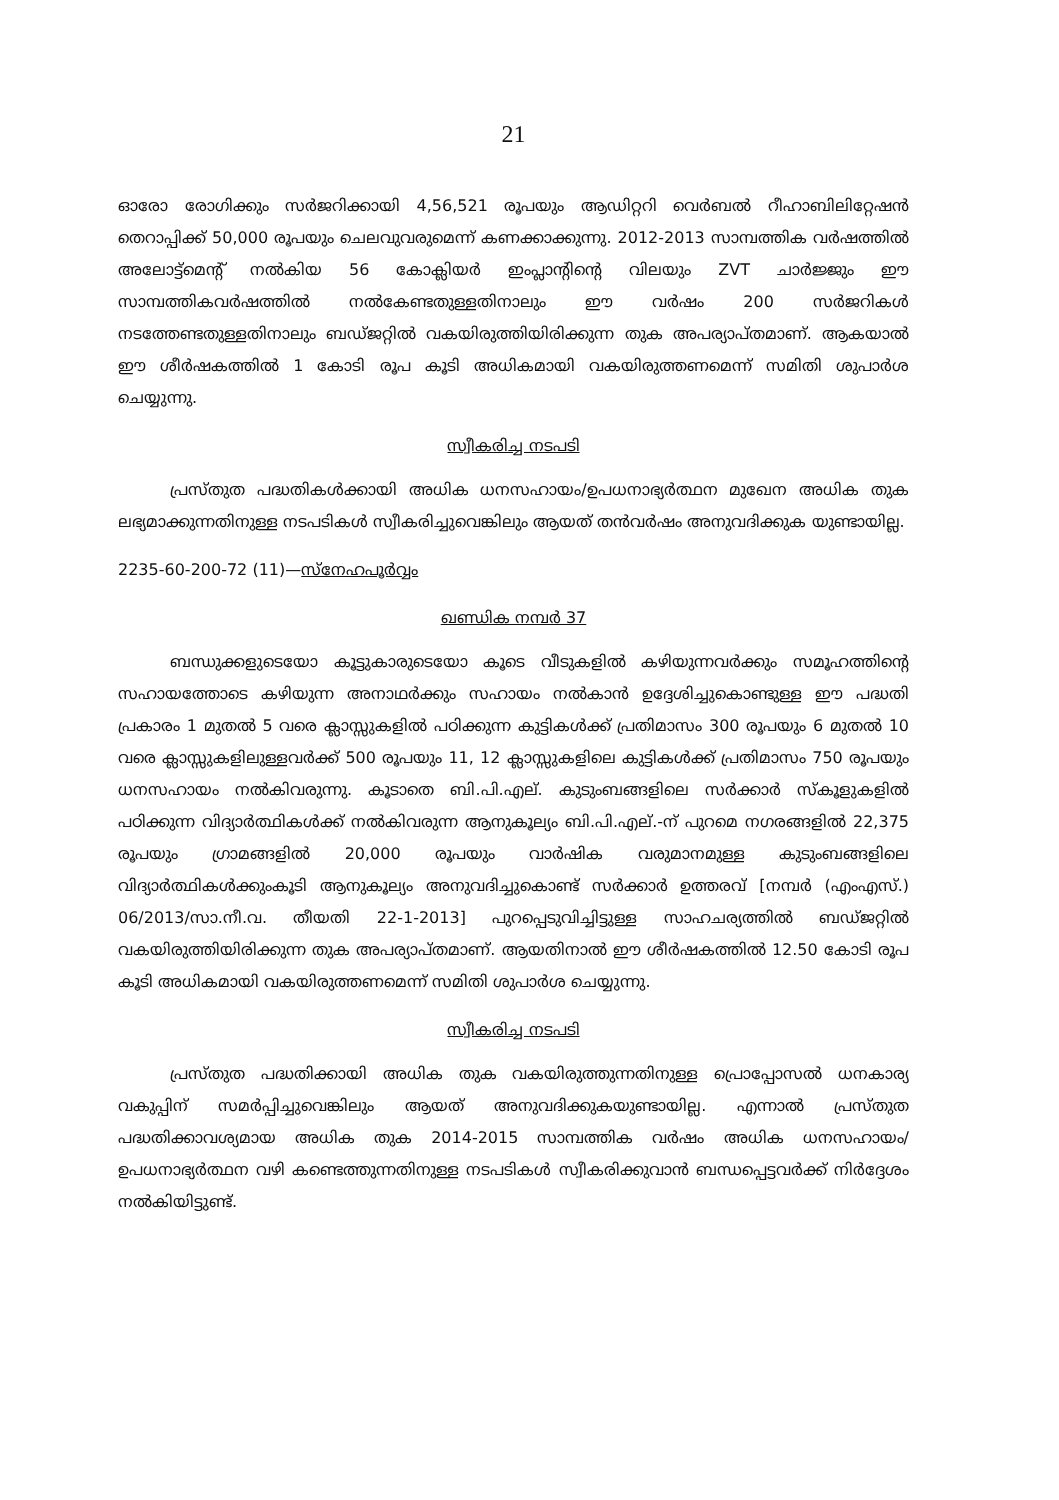21
ഓരോ രോഗിക്കും സർജറിക്കായി 4,56,521 രൂപയും ആഡിറ്ററി വെർബൽ റീഹാബിലിറ്റേഷൻ തെറാപ്പിക്ക് 50,000 രൂപയും ചെലവുവരുമെന്ന് കണക്കാക്കുന്നു. 2012-2013 സാമ്പത്തിക വർഷത്തിൽ അലോട്ട്മെന്റ് നൽകിയ 56 കോക്ലിയർ ഇംപ്ലാന്റിന്റെ വിലയും ZVT ചാർജ്ജും ഈ സാമ്പത്തികവർഷത്തിൽ നൽകേണ്ടതുള്ളതിനാലും ഈ വർഷം 200 സർജറികൾ നടത്തേണ്ടതുള്ളതിനാലും ബഡ്ജറ്റിൽ വകയിരുത്തിയിരിക്കുന്ന തുക അപര്യാപ്തമാണ്. ആകയാൽ ഈ ശീർഷകത്തിൽ 1 കോടി രൂപ കൂടി അധികമായി വകയിരുത്തണമെന്ന് സമിതി ശുപാർശ ചെയ്യുന്നു.
സ്വീകരിച്ച നടപടി
പ്രസ്തുത പദ്ധതികൾക്കായി അധിക ധനസഹായം/ഉപധനാഭ്യർത്ഥന മുഖേന അധിക തുക ലഭ്യമാക്കുന്നതിനുള്ള നടപടികൾ സ്വീകരിച്ചുവെങ്കിലും ആയത് തൻവർഷം അനുവദിക്കുക യുണ്ടായില്ല.
2235-60-200-72 (11)—സ്നേഹപൂർവ്വം
ഖണ്ഡിക നമ്പർ 37
ബന്ധുക്കളുടെയോ കൂട്ടുകാരുടെയോ കൂടെ വീടുകളിൽ കഴിയുന്നവർക്കും സമൂഹത്തിന്റെ സഹായത്തോടെ കഴിയുന്ന അനാഥർക്കും സഹായം നൽകാൻ ഉദ്ദേശിച്ചുകൊണ്ടുള്ള ഈ പദ്ധതി പ്രകാരം 1 മുതൽ 5 വരെ ക്ലാസ്സുകളിൽ പഠിക്കുന്ന കുട്ടികൾക്ക് പ്രതിമാസം 300 രൂപയും 6 മുതൽ 10 വരെ ക്ലാസ്സുകളിലുള്ളവർക്ക് 500 രൂപയും 11, 12 ക്ലാസ്സുകളിലെ കുട്ടികൾക്ക് പ്രതിമാസം 750 രൂപയും ധനസഹായം നൽകിവരുന്നു. കൂടാതെ ബി.പി.എല്. കുടുംബങ്ങളിലെ സർക്കാർ സ്കൂളുകളിൽ പഠിക്കുന്ന വിദ്യാർത്ഥികൾക്ക് നൽകിവരുന്ന ആനുകൂല്യം ബി.പി.എല്.-ന് പുറമെ നഗരങ്ങളിൽ 22,375 രൂപയും ഗ്രാമങ്ങളിൽ 20,000 രൂപയും വാർഷിക വരുമാനമുള്ള കുടുംബങ്ങളിലെ വിദ്യാർത്ഥികൾക്കുംകൂടി ആനുകൂല്യം അനുവദിച്ചുകൊണ്ട് സർക്കാർ ഉത്തരവ് [നമ്പർ (എംഎസ്.) 06/2013/സാ.നീ.വ. തീയതി 22-1-2013] പുറപ്പെടുവിച്ചിട്ടുള്ള സാഹചര്യത്തിൽ ബഡ്ജറ്റിൽ വകയിരുത്തിയിരിക്കുന്ന തുക അപര്യാപ്തമാണ്. ആയതിനാൽ ഈ ശീർഷകത്തിൽ 12.50 കോടി രൂപ കൂടി അധികമായി വകയിരുത്തണമെന്ന് സമിതി ശുപാർശ ചെയ്യുന്നു.
സ്വീകരിച്ച നടപടി
പ്രസ്തുത പദ്ധതിക്കായി അധിക തുക വകയിരുത്തുന്നതിനുള്ള പ്രൊപ്പോസൽ ധനകാര്യ വകുപ്പിന് സമർപ്പിച്ചുവെങ്കിലും ആയത് അനുവദിക്കുകയുണ്ടായില്ല. എന്നാൽ പ്രസ്തുത പദ്ധതിക്കാവശ്യമായ അധിക തുക 2014-2015 സാമ്പത്തിക വർഷം അധിക ധനസഹായം/ ഉപധനാഭ്യർത്ഥന വഴി കണ്ടെത്തുന്നതിനുള്ള നടപടികൾ സ്വീകരിക്കുവാൻ ബന്ധപ്പെട്ടവർക്ക് നിർദ്ദേശം നൽകിയിട്ടുണ്ട്.